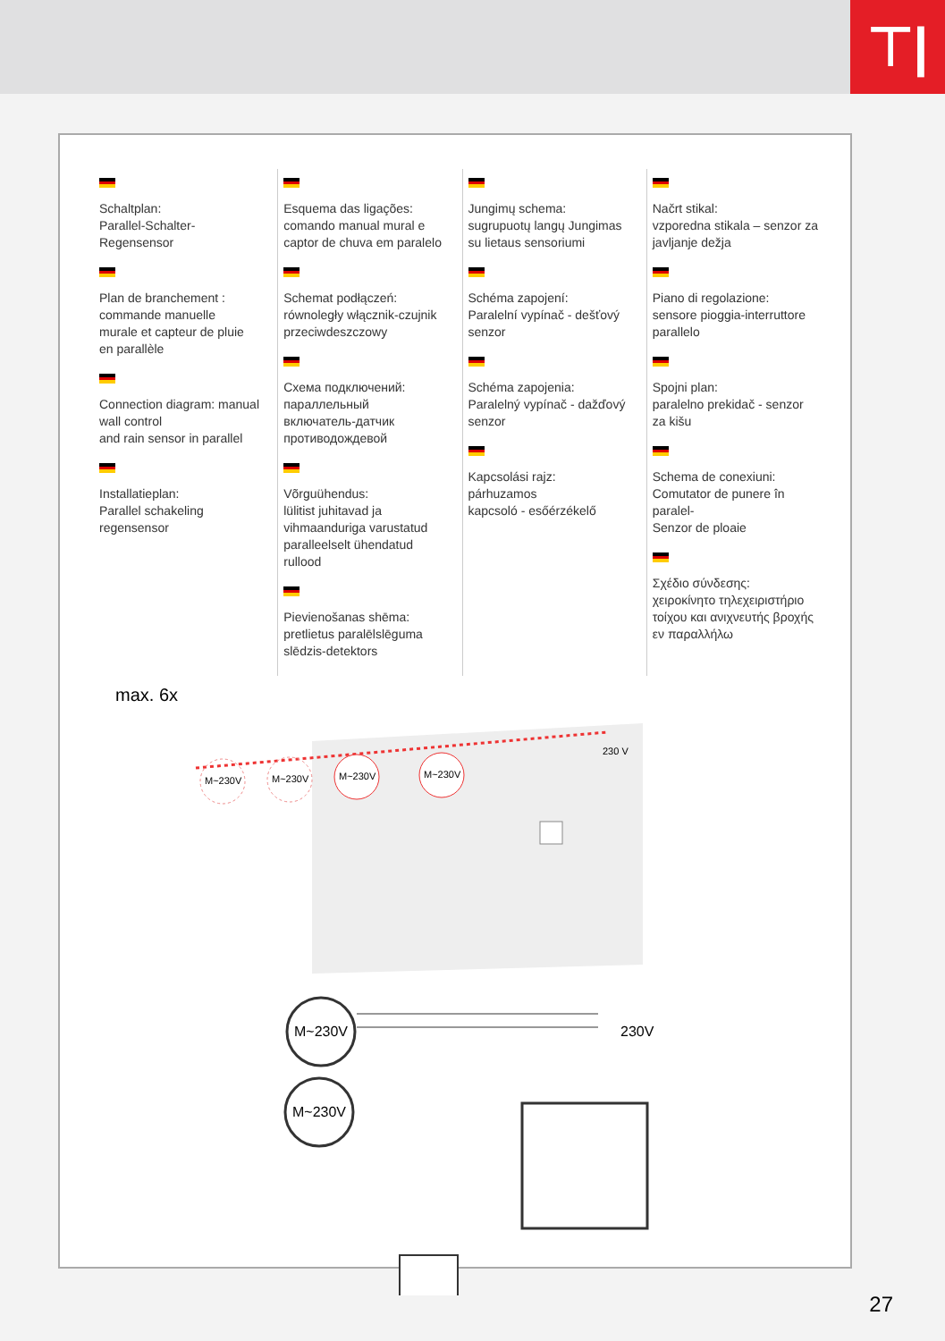⊤|
Schaltplan:
Parallel-Schalter-
Regensensor
Plan de branchement :
commande manuelle
murale et capteur de pluie
en parallèle
Connection diagram: manual
wall control
and rain sensor in parallel
Installatieplan:
Parallel schakeling
regensensor
Esquema das ligações:
comando manual mural e
captor de chuva em paralelo
Schemat podłączeń:
równoległy włącznik-czujnik
przeciwdeszczowy
Схема подключений:
параллельный
включатель-датчик
противодождевой
Võrguühendus:
lülitist juhitavad ja
vihmaanduriga varustatud
paralleelselt ühendatud
rullood
Pievienošanas shēma:
pretlietus paralēlslēguma
slēdzis-detektors
Jungimų schema:
sugrupuotų langų Jungimas
su lietaus sensoriumi
Schéma zapojení:
Paralelní vypínač - dešťový
senzor
Schéma zapojenia:
Paralelný vypínač - dažďový
senzor
Kapcsolási rajz:
párhuzamos
kapcsoló - esőérzékelő
Načrt stikal:
vzporedna stikala – senzor za
javljanje dežja
Piano di regolazione:
sensore pioggia-interruttore
parallelo
Spojni plan:
paralelno prekidač - senzor
za kišu
Schema de conexiuni:
Comutator de punere în
paralel-
Senzor de ploaie
Σχέδιο σύνδεσης:
χειροκίνητο τηλεχειριστήριο
τοίχου και ανιχνευτής βροχής
εν παραλλήλω
max. 6x
M~230V
M~230V
M~230V
M~230V
230 V
M~230V
M~230V
230V
27